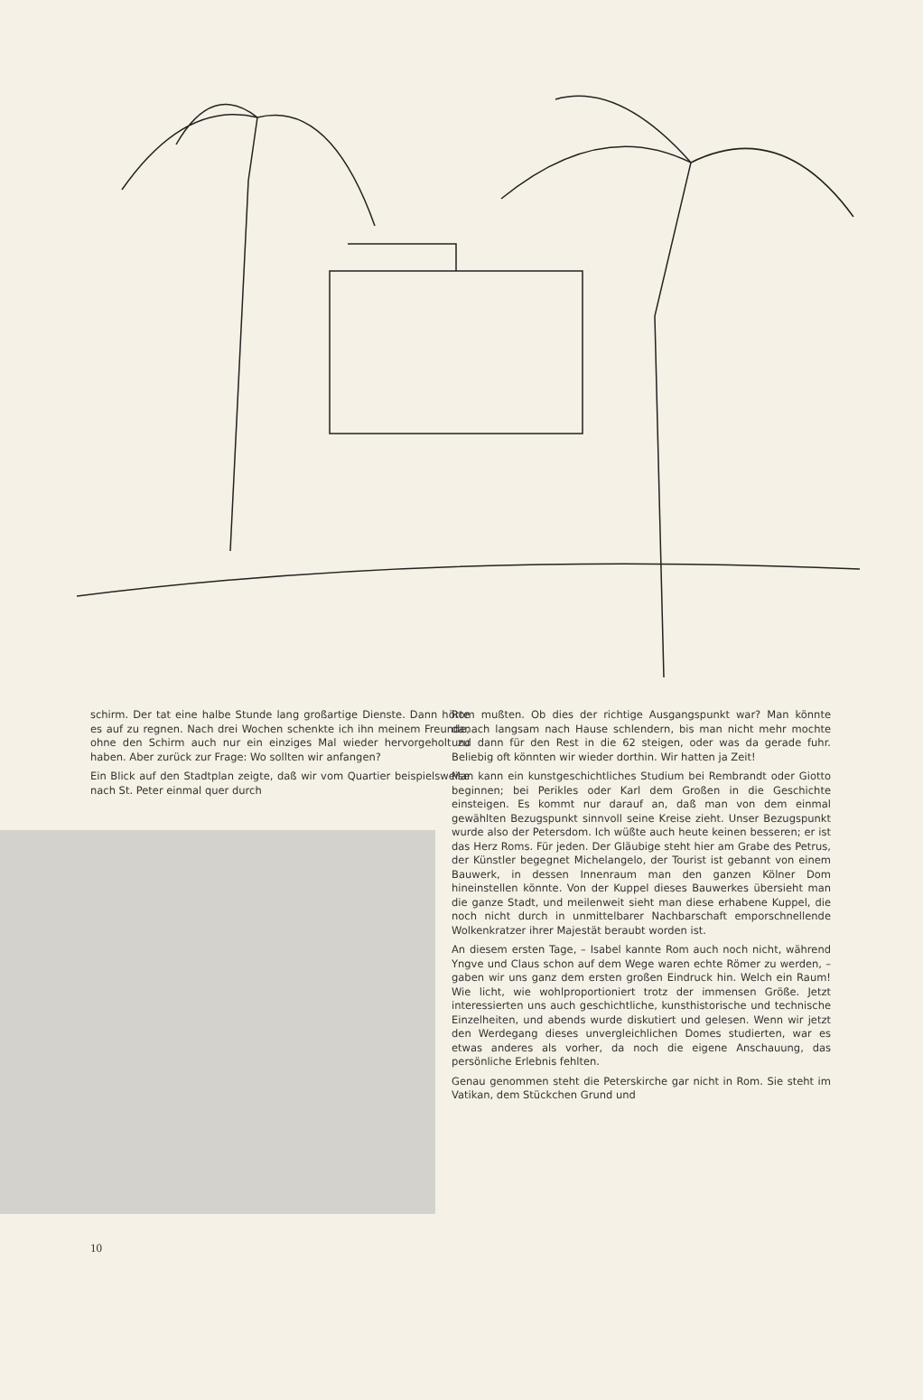schirm. Der tat eine halbe Stunde lang großartige Dienste. Dann hörte es auf zu regnen. Nach drei Wochen schenkte ich ihn meinem Freunde, ohne den Schirm auch nur ein einziges Mal wieder hervorgeholt zu haben. Aber zurück zur Frage: Wo sollten wir anfangen?
Ein Blick auf den Stadtplan zeigte, daß wir vom Quartier beispielsweise nach St. Peter einmal quer durch
10
Rom mußten. Ob dies der richtige Ausgangspunkt war? Man könnte danach langsam nach Hause schlendern, bis man nicht mehr mochte und dann für den Rest in die 62 steigen, oder was da gerade fuhr. Beliebig oft könnten wir wieder dorthin. Wir hatten ja Zeit!
Man kann ein kunstgeschichtliches Studium bei Rembrandt oder Giotto beginnen; bei Perikles oder Karl dem Großen in die Geschichte einsteigen. Es kommt nur darauf an, daß man von dem einmal gewählten Bezugspunkt sinnvoll seine Kreise zieht. Unser Bezugspunkt wurde also der Petersdom. Ich wüßte auch heute keinen besseren; er ist das Herz Roms. Für jeden. Der Gläubige steht hier am Grabe des Petrus, der Künstler begegnet Michelangelo, der Tourist ist gebannt von einem Bauwerk, in dessen Innenraum man den ganzen Kölner Dom hineinstellen könnte. Von der Kuppel dieses Bauwerkes übersieht man die ganze Stadt, und meilenweit sieht man diese erhabene Kuppel, die noch nicht durch in unmittelbarer Nachbarschaft emporschnellende Wolkenkratzer ihrer Majestät beraubt worden ist.
An diesem ersten Tage, – Isabel kannte Rom auch noch nicht, während Yngve und Claus schon auf dem Wege waren echte Römer zu werden, – gaben wir uns ganz dem ersten großen Eindruck hin. Welch ein Raum! Wie licht, wie wohlproportioniert trotz der immensen Größe. Jetzt interessierten uns auch geschichtliche, kunsthistorische und technische Einzelheiten, und abends wurde diskutiert und gelesen. Wenn wir jetzt den Werdegang dieses unvergleichlichen Domes studierten, war es etwas anderes als vorher, da noch die eigene Anschauung, das persönliche Erlebnis fehlten.
Genau genommen steht die Peterskirche gar nicht in Rom. Sie steht im Vatikan, dem Stückchen Grund und